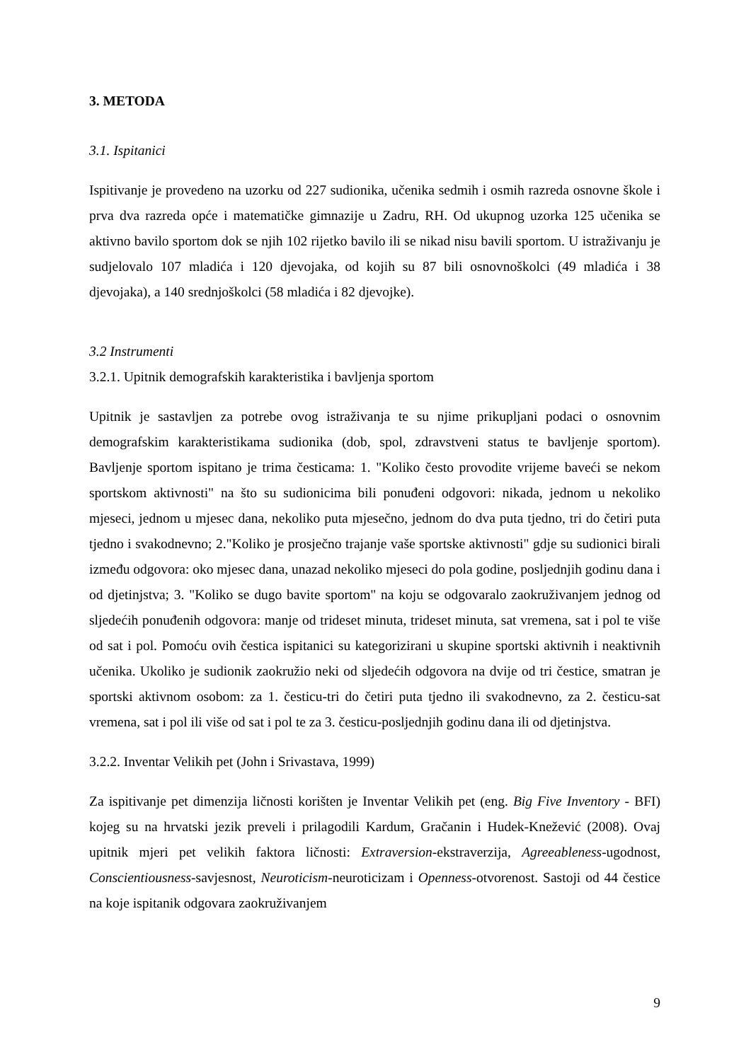3. METODA
3.1. Ispitanici
Ispitivanje je provedeno na uzorku od 227 sudionika, učenika sedmih i osmih razreda osnovne škole i prva dva razreda opće i matematičke gimnazije u Zadru, RH. Od ukupnog uzorka 125 učenika se aktivno bavilo sportom dok se njih 102 rijetko bavilo ili se nikad nisu bavili sportom. U istraživanju je sudjelovalo 107 mladića i 120 djevojaka, od kojih su 87 bili osnovnoškolci (49 mladića i 38 djevojaka), a 140 srednjoškolci (58 mladića i 82 djevojke).
3.2 Instrumenti
3.2.1. Upitnik demografskih karakteristika i bavljenja sportom
Upitnik je sastavljen za potrebe ovog istraživanja te su njime prikupljani podaci o osnovnim demografskim karakteristikama sudionika (dob, spol, zdravstveni status te bavljenje sportom). Bavljenje sportom ispitano je trima česticama: 1. "Koliko često provodite vrijeme baveći se nekom sportskom aktivnosti" na što su sudionicima bili ponuđeni odgovori: nikada, jednom u nekoliko mjeseci, jednom u mjesec dana, nekoliko puta mjesečno, jednom do dva puta tjedno, tri do četiri puta tjedno i svakodnevno; 2."Koliko je prosječno trajanje vaše sportske aktivnosti" gdje su sudionici birali između odgovora: oko mjesec dana, unazad nekoliko mjeseci do pola godine, posljednjih godinu dana i od djetinjstva; 3. "Koliko se dugo bavite sportom" na koju se odgovaralo zaokruživanjem jednog od sljedećih ponuđenih odgovora: manje od trideset minuta, trideset minuta, sat vremena, sat i pol te više od sat i pol. Pomoću ovih čestica ispitanici su kategorizirani u skupine sportski aktivnih i neaktivnih učenika. Ukoliko je sudionik zaokružio neki od sljedećih odgovora na dvije od tri čestice, smatran je sportski aktivnom osobom: za 1. česticu-tri do četiri puta tjedno ili svakodnevno, za 2. česticu-sat vremena, sat i pol ili više od sat i pol te za 3. česticu-posljednjih godinu dana ili od djetinjstva.
3.2.2. Inventar Velikih pet (John i Srivastava, 1999)
Za ispitivanje pet dimenzija ličnosti korišten je Inventar Velikih pet (eng. Big Five Inventory - BFI) kojeg su na hrvatski jezik preveli i prilagodili Kardum, Gračanin i Hudek-Knežević (2008). Ovaj upitnik mjeri pet velikih faktora ličnosti: Extraversion-ekstraverzija, Agreeableness-ugodnost, Conscientiousness-savjesnost, Neuroticism-neuroticizam i Openness-otvorenost. Sastoji od 44 čestice na koje ispitanik odgovara zaokruživanjem
9